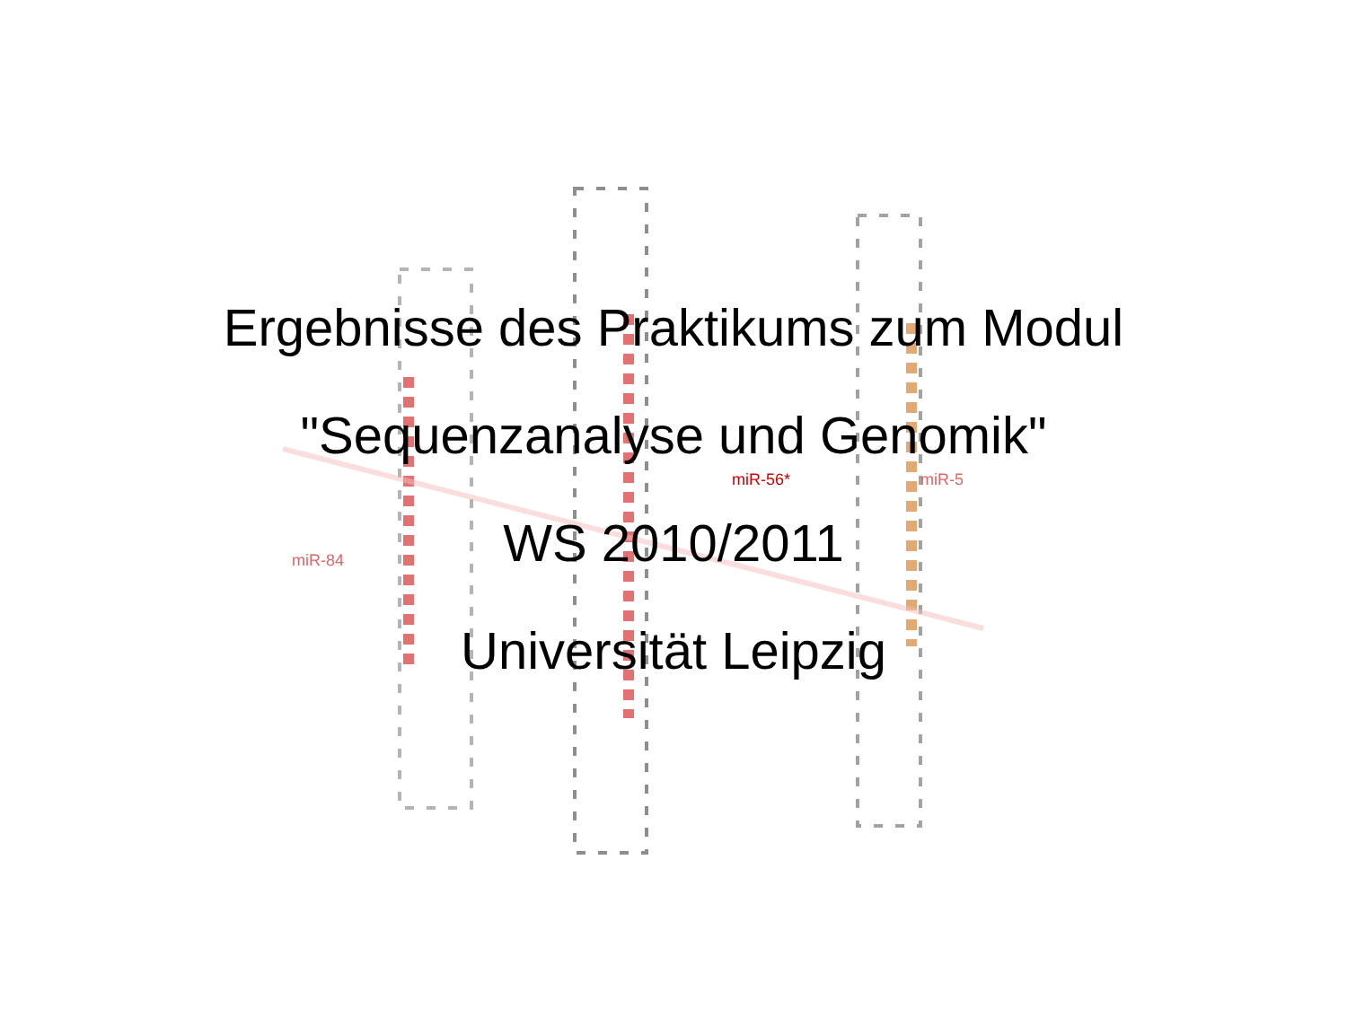miR-84
miR-56*
miR-5
Ergebnisse des Praktikums zum Modul
"Sequenzanalyse und Genomik"
WS 2010/2011
Universität Leipzig